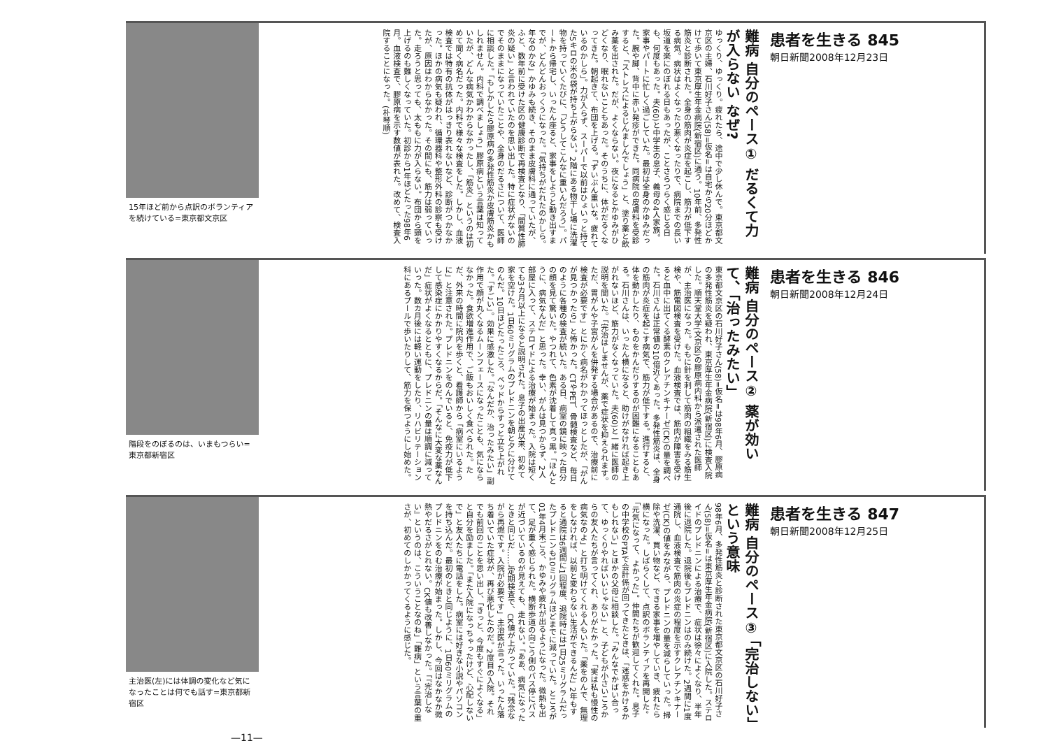患者を生きる 845
朝日新聞2008年12月23日
難病 自分のペース① だるくて力が入らない なぜ?
ゆっくり、ゆっくり。疲れたら、途中で少し休んで。東京都文京区の主婦、石川好子さん(58)=仮名=は自宅から20分ほどかけて歩いて東京厚生年金病院(新宿区)に通う。10年前、多発性筋炎と診断された。全身の筋肉が炎症を起こし、筋力が低下する病気。病状はよくなったり悪くなったりで、病院までの長い坂道を楽にのぼれる日もあったが、ことさらつらく感じる日も、何度もあった。夫(60)と中学生の息子、義母の4人家族。家事やパートに忙しく過ごしていた。最初は全身のかゆみだった。腕や脚、背中に赤い発疹ができた。同病院の皮膚科を受診すると、「ストレスによるじんましんでしょう」と、塗り薬と飲み薬を出された。だが、よくならない。夜になるとかゆみがひどくなり、眠れないこともあった。そのうちに、体がだるくなってきた。朝起きて、布団を上げる。「ずいぶん重いな。疲れているのかしら」。力が入らず、スーパーで以前はひょいっと持てた5キロの米の袋が持ち上がらない。2階にある物干し場に洗濯物を持っていくたびに、「どうしてこんなに重いんだろう」。パートから帰宅し、いったん座ると、家事をしようと動き出すまでが、どんどんおっくうになった。「気持ちがだれたのかしら。年なのかな」かゆみも続き、そのまま皮膚科に通っていたが、ふと、数年前に受けた区の健康診断で再検査となり、「間質性肺炎の疑い」と言われていたのを思い出した。特に症状がないのでそのままになっていたことや、全身のだるさについて、医師に相談した。「もしかしたら膠原病の多発性筋炎か皮膚筋炎かもしれません。内科で調べましょう」膠原病という言葉は知っていたが、どんな病気かわからなかったし、「筋炎」というのは初めて聞く病名だった。内科で様々な検査をした。しかし、血液検査では特有の抗体がはっきり表れないなど、診断がつかなかった。ほかの病気も疑われ、循環器科や整形外科の診察も受けたが、原因はわからなかった。その間にも、筋力は弱っていった。走ろうと思っても、太ももに力が入らない。布団から頭を上げるのも難しくなっていた。初診から1年ほどたった98年6月。血液検査で、膠原病を示す数値が表れた。改めて、検査入院することになった。(朴琴順)
15年ほど前から点訳のボランティアを続けている=東京都文京区
患者を生きる 846
朝日新聞2008年12月24日
難病 自分のペース② 薬が効いて、「治ったみたい」
東京都文京区の石川好子さん(58)=仮名=は98年6月、膠原病の多発性筋炎を疑われ、東京厚生年金病院(新宿区)に検査入院した。順天堂大学(文京区)の膠原病内科から派遣された医師が、主治医になった。ももに針を刺して筋肉の組織をみる筋生検や、筋電図検査を受けた。血液検査では、筋肉が障害を受けると血中に出てくる酵素のクレアチンキナーゼ(CK)の量を調べた。石川さんは正常値の10倍近くあった。多発性筋炎は、全身の筋肉が炎症を起こす病気で、筋力が低下する。進行すると、体を動かしたり、ものをかんだりするのが困難になることもある。石川さんは、いったん横になると、助けがなければ起き上がれないほど、筋力がなくなっていた。夫(60)と一緒に医師の説明を聞いた。「完治はしませんが、薬で症状を抑えられます。ただ、胃がんや子宮がんを併発する場合があるので、治療前に検査が必要です」とにかく病名がわかってほっとしたが、「がんが見つかったら」と怖かった。CTやPET、骨髄検査など、毎日のように各種の検査が続いた。ある日、病室の鏡に映った自分の顔を見て驚いた。やつれて、色素が沈着して真っ黒。「ほんとうに、病気なんだ」と思った。幸い、がんは見つからず、2人部屋に入って、ステロイドによる治療が始まった。入院は短くても3カ月以上になると説明された。息子の出産以来、初めて家を空けた。1日60ミリグラムのプレドニンを朝と夕に分けてのんだ。10日ほどたったころ、ベッドからすっと立ち上がれた。「すごい」。効果に感激した。「なんだか、治ったみたい」副作用で顔が丸くなるムーンフェースになったことも、気にならなかった。食欲増進作用で、ご飯もおいしく食べられた。ただ、外来の時間に院内を歩くと、看護師から「病室にいるように」と注意された。プレドニンをのんでいると、免疫力が低下して感染症にかかりやすくなるからだ。「そんなに大変な薬なんだ」症状がよくなるとともに、プレドニンの量は順調に減っていった。数カ月後には軽い運動をしたり、リハビリテーション科にあるプールで歩いたりして、筋力を保つようにし始めた。
階段をのぼるのは、いまもつらい=東京都新宿区
患者を生きる 847
朝日新聞2008年12月25日
難病 自分のペース③ 「完治しない」という意味
98年6月、多発性筋炎と診断された東京都文京区の石川好子さん(58)=仮名=は東京厚生年金病院(新宿区)に入院した。ステロイドのプレドニンによる治療で、症状は徐々によくなり、半年後に退院した。退院後もプレドニンはのみ続けた。2週間に1度通院し、血液検査で筋肉の炎症の程度を示すクレアチンキナーゼ(CK)の値をみながら、プレドニンの量を減らしていった。掃除や洗濯、買い物など、できる家事を増やしていき、疲れたら横になった。しばらくして、点訳のボランティアを再開した。「元気になって、よかった」。仲間たちが歓迎してくれた。息子の中学校のPTAで会計係が回ってきたときは、「迷惑をかけるかもしれない」とほかの父母に相談した。「みんなでかばい合って、ゆっくりやればいいじゃない」と、子どもが小さいころからの友人たちが言ってくれ、ありがたかった。「実は私も慢性の病気なのよ」と打ち明けてくれる人もいた。「薬をのんで、無理をしなければ、以前と変わらない生活ができるんだ」2年もすると通院は6週間に1回程度、退院時には1日25ミリグラムだったプレドニンも10ミリグラムほどまでに減っていた。ところが01年4月末ごろ、かゆみや疲れが出るようになった。微熱も出て、足が重く感じられた。横断歩道の向こう側のバス停にバスが近づいているのが見えても、走れない。「ああ、病気になったときと同じだ……」定期検査で、CK値が上がっていた。「残念ながら再燃です。入院が必要です」主治医が言った。いったん落ち着いていた症状が、再び悪化したのだ。2度目の入院。それでも前回のことを思い出し、「きっと、今度もすぐによくなる」と自分を励ました。「また入院になっちゃったけど、心配しないで」と友人たちに電話をした。病室には好きな小説やパソコンを持ち込んだ。最初のときと同じように、1日60ミリグラムのプレドニンをのむ治療が始まった。しかし、今回はなかなか微熱やだるさがとれない。CK値も改善しなかった。「『完治しない』というのは、こういうことなのね」「難病」という言葉の重さが、初めてのしかかってくるように感じた。
主治医(左)には体調の変化など気になったことは何でも話す=東京都新宿区
—11—